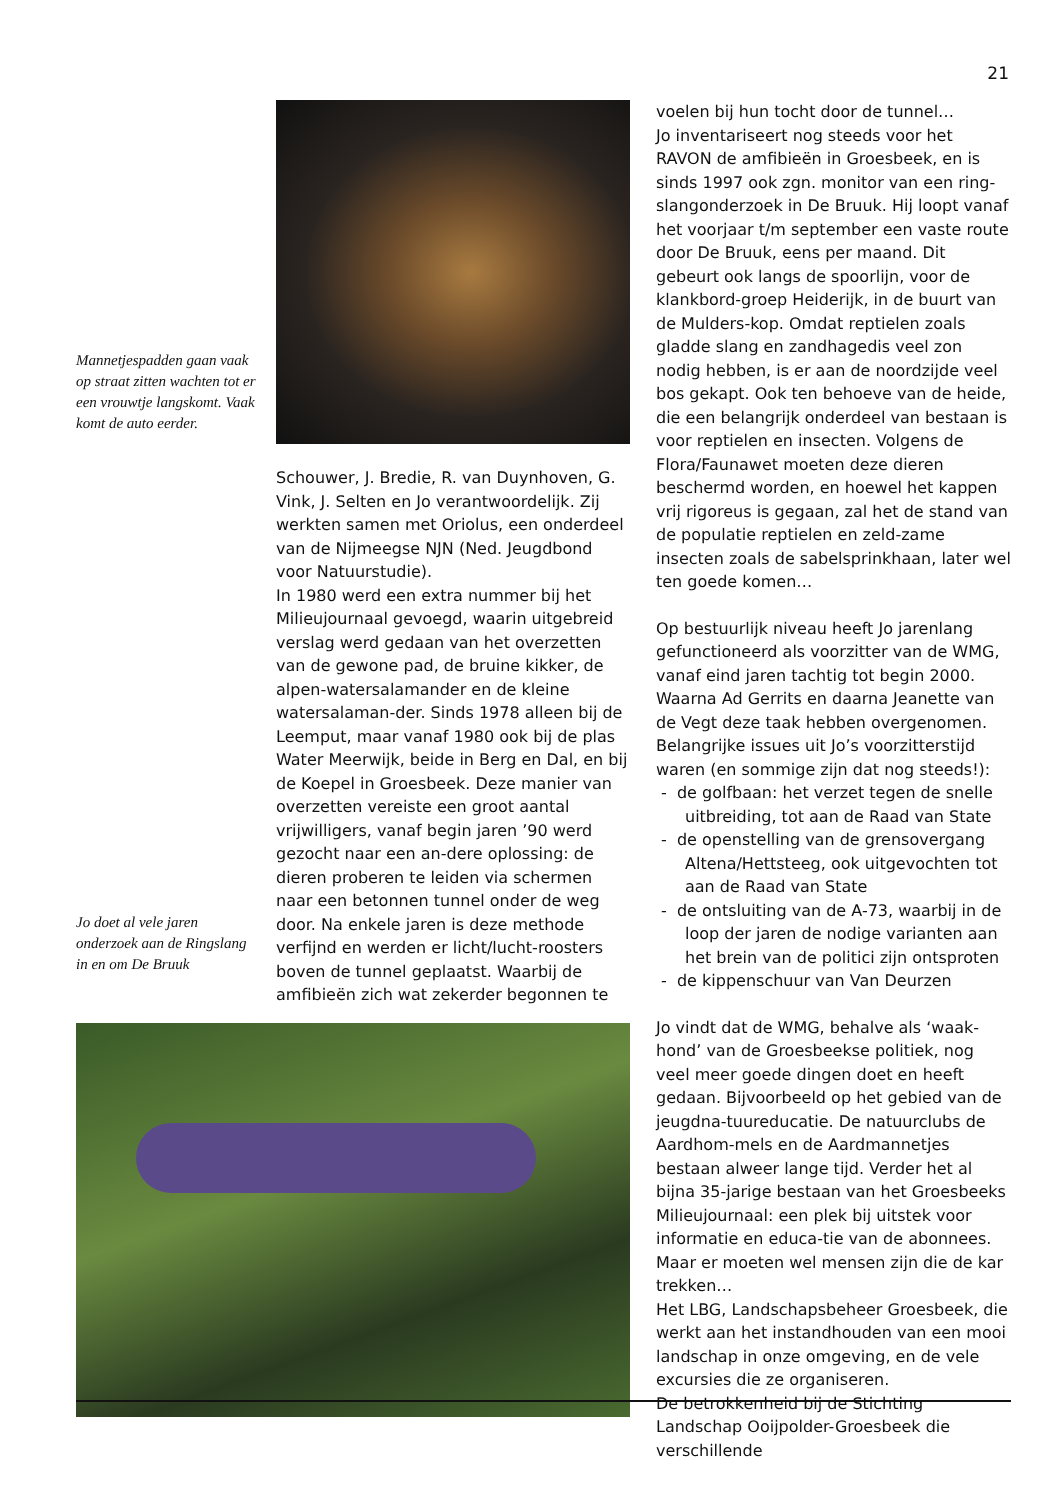21
Mannetjespadden gaan vaak op straat zitten wachten tot er een vrouwtje langskomt. Vaak komt de auto eerder.
Schouwer, J. Bredie, R. van Duynhoven, G. Vink, J. Selten en Jo verantwoordelijk. Zij werkten samen met Oriolus, een onderdeel van de Nijmeegse NJN (Ned. Jeugdbond voor Natuurstudie).
In 1980 werd een extra nummer bij het Milieujournaal gevoegd, waarin uitgebreid verslag werd gedaan van het overzetten van de gewone pad, de bruine kikker, de alpen-watersalamander en de kleine watersalaman-der. Sinds 1978 alleen bij de Leemput, maar vanaf 1980 ook bij de plas Water Meerwijk, beide in Berg en Dal, en bij de Koepel in Groesbeek. Deze manier van overzetten vereiste een groot aantal vrijwilligers, vanaf begin jaren ’90 werd gezocht naar een an-dere oplossing: de dieren proberen te leiden via schermen naar een betonnen tunnel onder de weg door. Na enkele jaren is deze methode verfijnd en werden er licht/lucht-roosters boven de tunnel geplaatst. Waarbij de amfibieën zich wat zekerder begonnen te
Jo doet al vele jaren onderzoek aan de Ringslang in en om De Bruuk
voelen bij hun tocht door de tunnel…
Jo inventariseert nog steeds voor het RAVON de amfibieën in Groesbeek, en is sinds 1997 ook zgn. monitor van een ring-slangonderzoek in De Bruuk. Hij loopt vanaf het voorjaar t/m september een vaste route door De Bruuk, eens per maand. Dit gebeurt ook langs de spoorlijn, voor de klankbord-groep Heiderijk, in de buurt van de Mulders-kop. Omdat reptielen zoals gladde slang en zandhagedis veel zon nodig hebben, is er aan de noordzijde veel bos gekapt. Ook ten behoeve van de heide, die een belangrijk onderdeel van bestaan is voor reptielen en insecten. Volgens de Flora/Faunawet moeten deze dieren beschermd worden, en hoewel het kappen vrij rigoreus is gegaan, zal het de stand van de populatie reptielen en zeld-zame insecten zoals de sabelsprinkhaan, later wel ten goede komen…
Op bestuurlijk niveau heeft Jo jarenlang gefunctioneerd als voorzitter van de WMG, vanaf eind jaren tachtig tot begin 2000. Waarna Ad Gerrits en daarna Jeanette van de Vegt deze taak hebben overgenomen. Belangrijke issues uit Jo’s voorzitterstijd waren (en sommige zijn dat nog steeds!):
- de golfbaan: het verzet tegen de snelle uitbreiding, tot aan de Raad van State
- de openstelling van de grensovergang Altena/Hettsteeg, ook uitgevochten tot aan de Raad van State
- de ontsluiting van de A-73, waarbij in de loop der jaren de nodige varianten aan het brein van de politici zijn ontsproten
- de kippenschuur van Van Deurzen
Jo vindt dat de WMG, behalve als ‘waak-hond’ van de Groesbeekse politiek, nog veel meer goede dingen doet en heeft gedaan. Bijvoorbeeld op het gebied van de jeugdna-tuureducatie. De natuurclubs de Aardhom-mels en de Aardmannetjes bestaan alweer lange tijd. Verder het al bijna 35-jarige bestaan van het Groesbeeks Milieujournaal: een plek bij uitstek voor informatie en educa-tie van de abonnees. Maar er moeten wel mensen zijn die de kar trekken…
Het LBG, Landschapsbeheer Groesbeek, die werkt aan het instandhouden van een mooi landschap in onze omgeving, en de vele excursies die ze organiseren.
De betrokkenheid bij de Stichting Landschap Ooijpolder-Groesbeek die verschillende